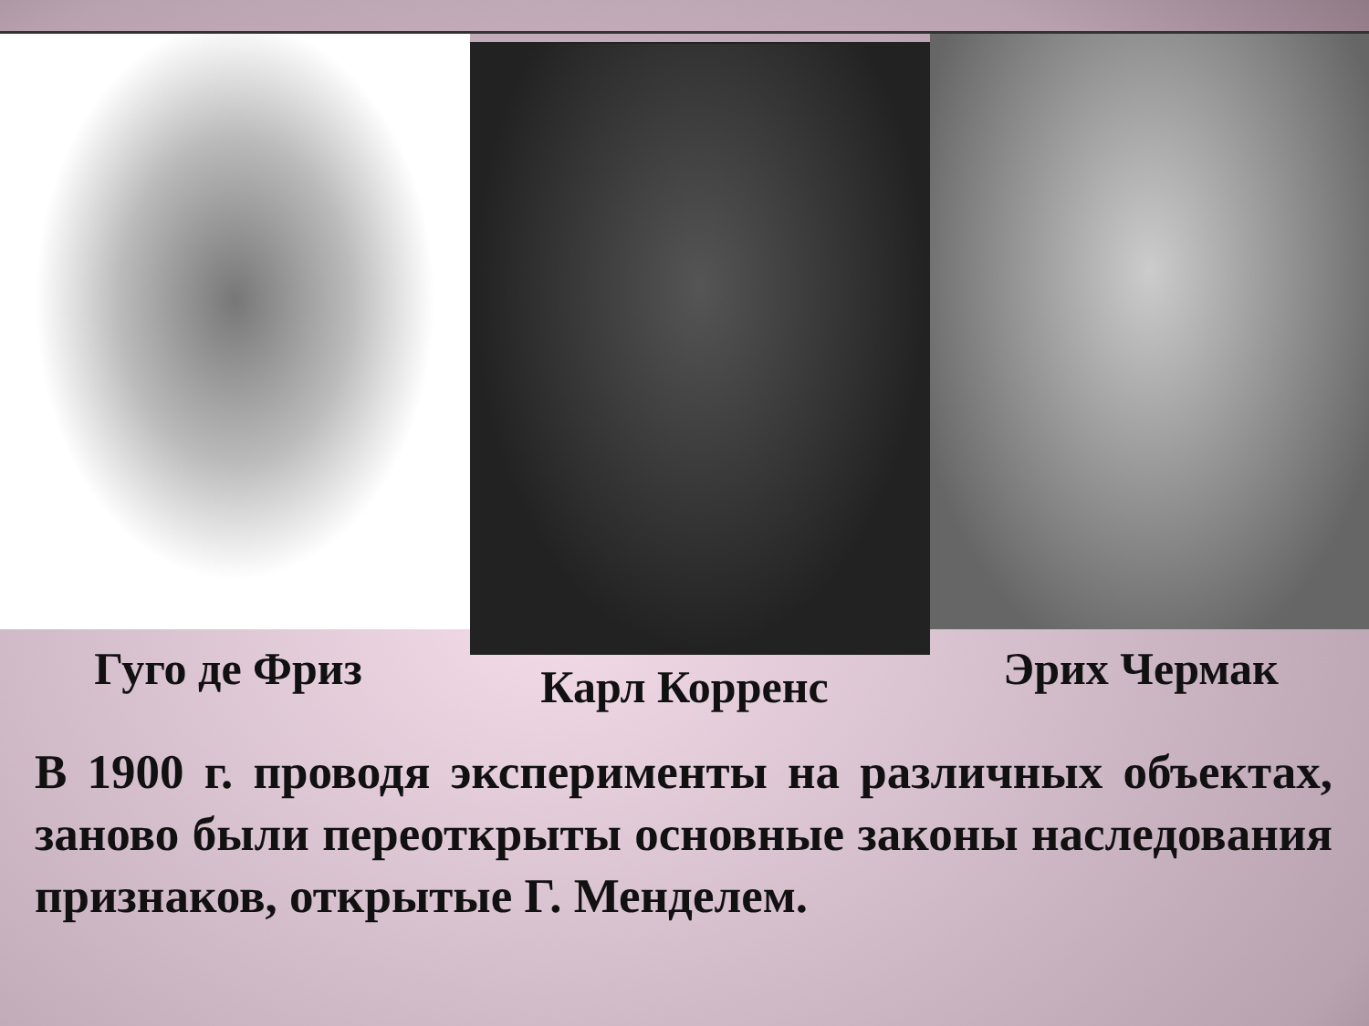Гуго де Фриз
Карл Корренс
Эрих Чермак
В 1900 г. проводя эксперименты на различных объектах, заново были переоткрыты основные законы наследования признаков, открытые Г. Менделем.